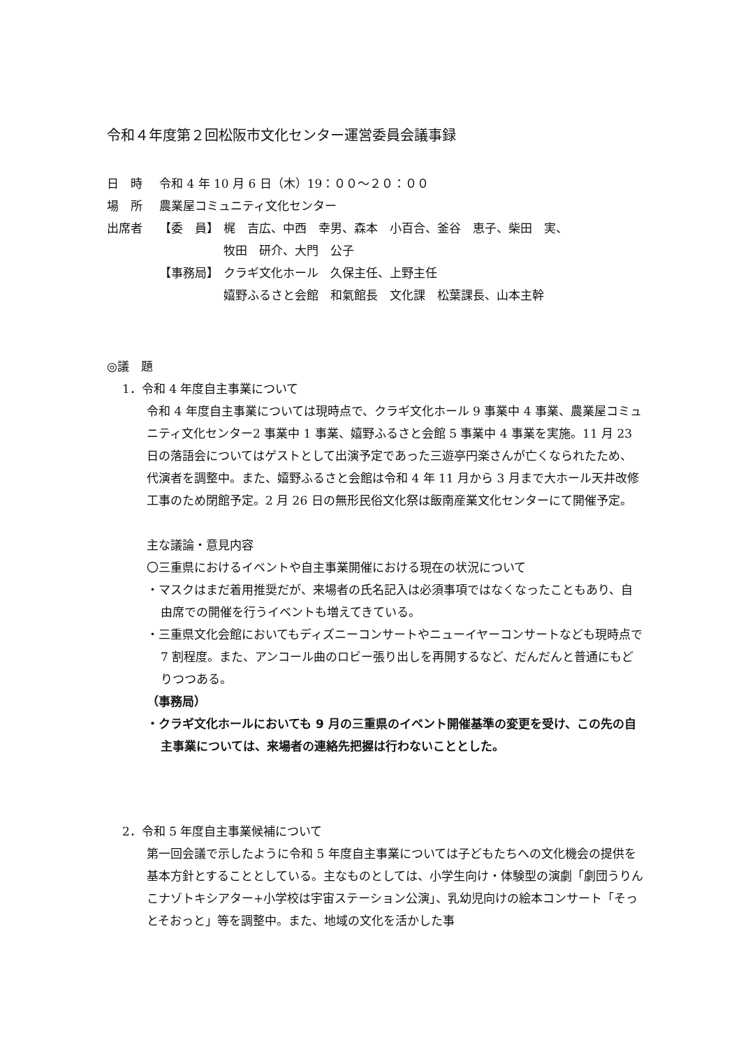令和４年度第２回松阪市文化センター運営委員会議事録
日　時 令和 4 年 10 月 6 日（木）19：００～２０：００
場　所 農業屋コミュニティ文化センター
出席者 【委　員】 梶　吉広、中西　幸男、森本　小百合、釜谷　恵子、柴田　実、
牧田　研介、大門　公子
【事務局】 クラギ文化ホール　久保主任、上野主任
嬉野ふるさと会館　和氣館長　文化課　松葉課長、山本主幹
◎議　題
1．令和 4 年度自主事業について
令和 4 年度自主事業については現時点で、クラギ文化ホール 9 事業中 4 事業、農業屋コミュニティ文化センター2 事業中 1 事業、嬉野ふるさと会館 5 事業中 4 事業を実施。11 月 23 日の落語会についてはゲストとして出演予定であった三遊亭円楽さんが亡くなられたため、代演者を調整中。また、嬉野ふるさと会館は令和 4 年 11 月から 3 月まで大ホール天井改修工事のため閉館予定。2 月 26 日の無形民俗文化祭は飯南産業文化センターにて開催予定。
主な議論・意見内容
〇三重県におけるイベントや自主事業開催における現在の状況について
・マスクはまだ着用推奨だが、来場者の氏名記入は必須事項ではなくなったこともあり、自由席での開催を行うイベントも増えてきている。
・三重県文化会館においてもディズニーコンサートやニューイヤーコンサートなども現時点で 7 割程度。また、アンコール曲のロビー張り出しを再開するなど、だんだんと普通にもどりつつある。
（事務局）
・クラギ文化ホールにおいても 9 月の三重県のイベント開催基準の変更を受け、この先の自主事業については、来場者の連絡先把握は行わないこととした。
2．令和 5 年度自主事業候補について
第一回会議で示したように令和 5 年度自主事業については子どもたちへの文化機会の提供を基本方針とすることとしている。主なものとしては、小学生向け・体験型の演劇「劇団うりんこナゾトキシアター+小学校は宇宙ステーション公演」、乳幼児向けの絵本コンサート「そっとそおっと」等を調整中。また、地域の文化を活かした事